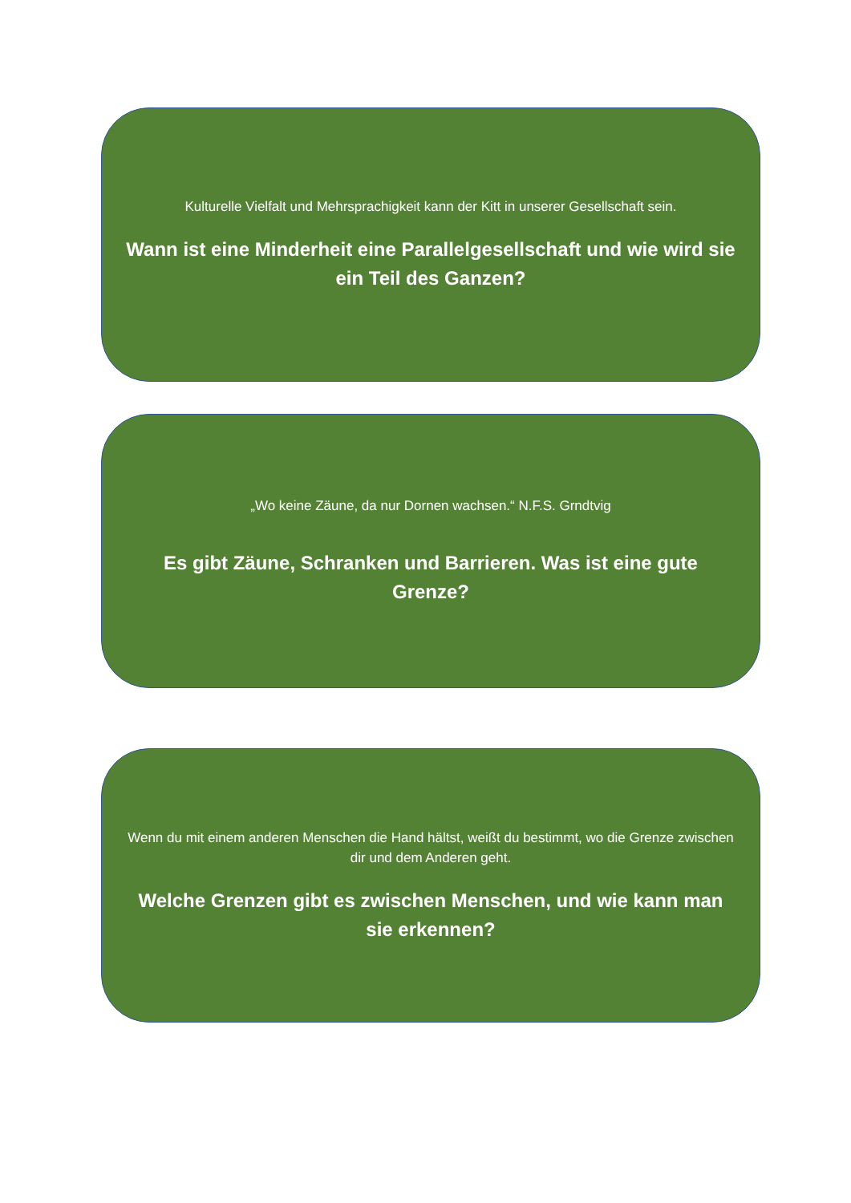Kulturelle Vielfalt und Mehrsprachigkeit kann der Kitt in unserer Gesellschaft sein.
Wann ist eine Minderheit eine Parallelgesellschaft und wie wird sie ein Teil des Ganzen?
„Wo keine Zäune, da nur Dornen wachsen.“ N.F.S. Grndtvig
Es gibt Zäune, Schranken und Barrieren. Was ist eine gute Grenze?
Wenn du mit einem anderen Menschen die Hand hältst, weißt du bestimmt, wo die Grenze zwischen dir und dem Anderen geht.
Welche Grenzen gibt es zwischen Menschen, und wie kann man sie erkennen?